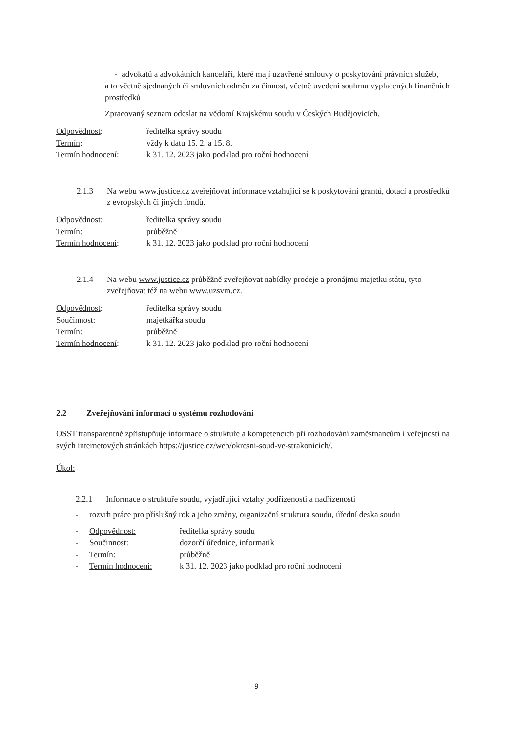- advokátů a advokátních kanceláří, které mají uzavřené smlouvy o poskytování právních služeb,
a to včetně sjednaných či smluvních odměn za činnost, včetně uvedení souhrnu vyplacených finančních prostředků
Zpracovaný seznam odeslat na vědomí Krajskému soudu v Českých Budějovicích.
| Odpovědnost : | ředitelka správy soudu |
| Termín : | vždy k datu 15. 2. a 15. 8. |
| Termín hodnocení : | k 31. 12. 2023 jako podklad pro roční hodnocení |
2.1.3 Na webu www.justice.cz zveřejňovat informace vztahující se k poskytování grantů, dotací a prostředků z evropských či jiných fondů.
| Odpovědnost : | ředitelka správy soudu |
| Termín : | průběžně |
| Termín hodnocení : | k 31. 12. 2023 jako podklad pro roční hodnocení |
2.1.4 Na webu www.justice.cz průběžně zveřejňovat nabídky prodeje a pronájmu majetku státu, tyto zveřejňovat též na webu www.uzsvm.cz.
| Odpovědnost : | ředitelka správy soudu |
| Součinnost: | majetkářka soudu |
| Termín : | průběžně |
| Termín hodnocení : | k 31. 12. 2023 jako podklad pro roční hodnocení |
2.2 Zveřejňování informací o systému rozhodování
OSST transparentně zpřístupňuje informace o struktuře a kompetencích při rozhodování zaměstnancům i veřejnosti na svých internetových stránkách https://justice.cz/web/okresni-soud-ve-strakonicich/.
Úkol:
2.2.1 Informace o struktuře soudu, vyjadřující vztahy podřízenosti a nadřízenosti
- rozvrh práce pro příslušný rok a jeho změny, organizační struktura soudu, úřední deska soudu
| - | Odpovědnost: | ředitelka správy soudu |
| - | Součinnost: | dozorčí úřednice, informatik |
| - | Termín: | průběžně |
| - | Termín hodnocení: | k 31. 12. 2023 jako podklad pro roční hodnocení |
9